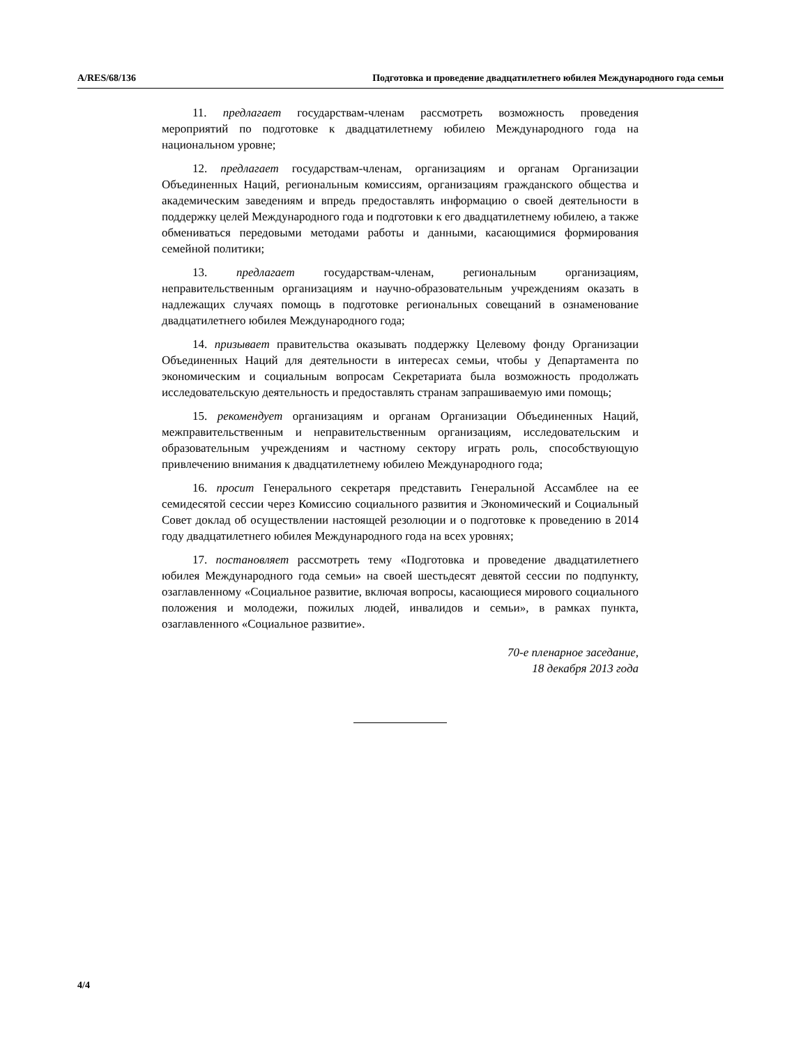A/RES/68/136 Подготовка и проведение двадцатилетнего юбилея Международного года семьи
11. предлагает государствам-членам рассмотреть возможность проведения мероприятий по подготовке к двадцатилетнему юбилею Международного года на национальном уровне;
12. предлагает государствам-членам, организациям и органам Организации Объединенных Наций, региональным комиссиям, организациям гражданского общества и академическим заведениям и впредь предоставлять информацию о своей деятельности в поддержку целей Международного года и подготовки к его двадцатилетнему юбилею, а также обмениваться передовыми методами работы и данными, касающимися формирования семейной политики;
13. предлагает государствам-членам, региональным организациям, неправительственным организациям и научно-образовательным учреждениям оказать в надлежащих случаях помощь в подготовке региональных совещаний в ознаменование двадцатилетнего юбилея Международного года;
14. призывает правительства оказывать поддержку Целевому фонду Организации Объединенных Наций для деятельности в интересах семьи, чтобы у Департамента по экономическим и социальным вопросам Секретариата была возможность продолжать исследовательскую деятельность и предоставлять странам запрашиваемую ими помощь;
15. рекомендует организациям и органам Организации Объединенных Наций, межправительственным и неправительственным организациям, исследовательским и образовательным учреждениям и частному сектору играть роль, способствующую привлечению внимания к двадцатилетнему юбилею Международного года;
16. просит Генерального секретаря представить Генеральной Ассамблее на ее семидесятой сессии через Комиссию социального развития и Экономический и Социальный Совет доклад об осуществлении настоящей резолюции и о подготовке к проведению в 2014 году двадцатилетнего юбилея Международного года на всех уровнях;
17. постановляет рассмотреть тему «Подготовка и проведение двадцатилетнего юбилея Международного года семьи» на своей шестьдесят девятой сессии по подпункту, озаглавленному «Социальное развитие, включая вопросы, касающиеся мирового социального положения и молодежи, пожилых людей, инвалидов и семьи», в рамках пункта, озаглавленного «Социальное развитие».
70-е пленарное заседание,
18 декабря 2013 года
4/4